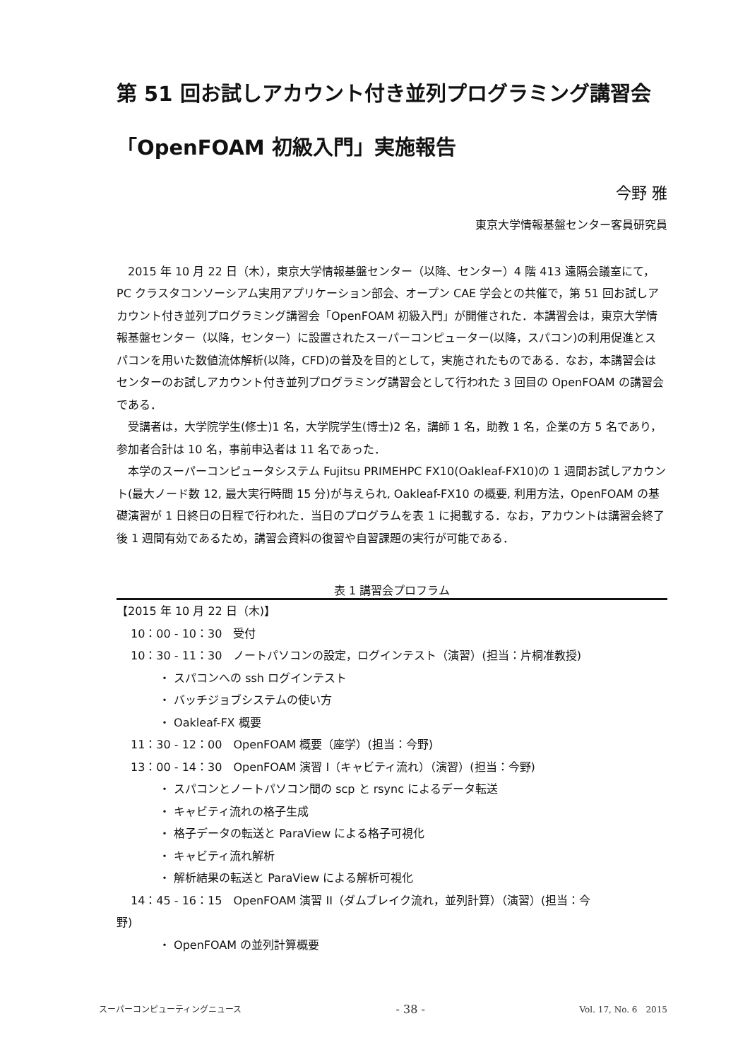第 51 回お試しアカウント付き並列プログラミング講習会
「OpenFOAM 初級入門」実施報告
今野 雅
東京大学情報基盤センター客員研究員
2015 年 10 月 22 日（木），東京大学情報基盤センター（以降、センター）4 階 413 遠隔会議室にて，PC クラスタコンソーシアム実用アプリケーション部会、オープン CAE 学会との共催で，第 51 回お試しアカウント付き並列プログラミング講習会「OpenFOAM 初級入門」が開催された．本講習会は，東京大学情報基盤センター（以降，センター）に設置されたスーパーコンピューター(以降，スパコン)の利用促進とスパコンを用いた数値流体解析(以降，CFD)の普及を目的として，実施されたものである．なお，本講習会はセンターのお試しアカウント付き並列プログラミング講習会として行われた 3 回目の OpenFOAM の講習会である．
受講者は，大学院学生(修士)1 名，大学院学生(博士)2 名，講師 1 名，助教 1 名，企業の方 5 名であり，参加者合計は 10 名，事前申込者は 11 名であった．
本学のスーパーコンピュータシステム Fujitsu PRIMEHPC FX10(Oakleaf-FX10)の 1 週間お試しアカウント(最大ノード数 12, 最大実行時間 15 分)が与えられ, Oakleaf-FX10 の概要, 利用方法，OpenFOAM の基礎演習が 1 日終日の日程で行われた．当日のプログラムを表 1 に掲載する．なお，アカウントは講習会終了後 1 週間有効であるため，講習会資料の復習や自習課題の実行が可能である．
表 1 講習会プロフラム
【2015 年 10 月 22 日（木)】
10：00 - 10：30　受付
10：30 - 11：30　ノートパソコンの設定，ログインテスト（演習）(担当：片桐准教授)
・ スパコンへの ssh ログインテスト
・ バッチジョブシステムの使い方
・ Oakleaf-FX 概要
11：30 - 12：00　OpenFOAM 概要（座学）(担当：今野)
13：00 - 14：30　OpenFOAM 演習 I（キャビティ流れ）（演習）(担当：今野)
・ スパコンとノートパソコン間の scp と rsync によるデータ転送
・ キャビティ流れの格子生成
・ 格子データの転送と ParaView による格子可視化
・ キャビティ流れ解析
・ 解析結果の転送と ParaView による解析可視化
14：45 - 16：15　OpenFOAM 演習 II（ダムブレイク流れ，並列計算）（演習）(担当：今
野)
・ OpenFOAM の並列計算概要
スーパーコンピューティングニュース - 38 - Vol. 17, No. 6　2015